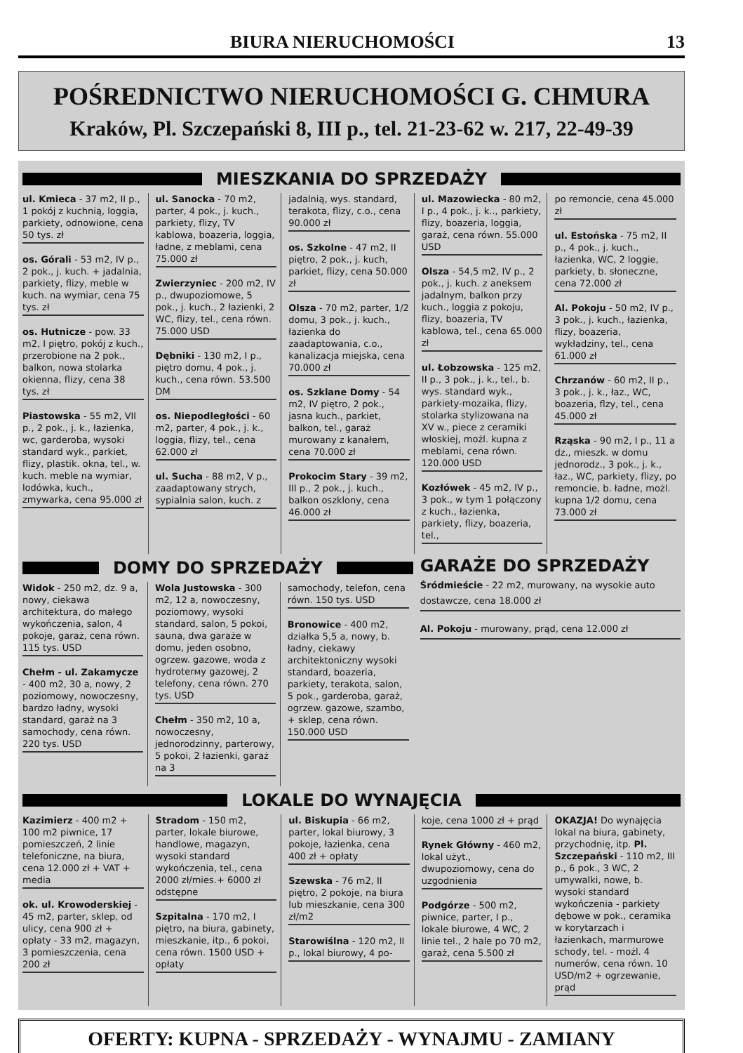BIURA NIERUCHOMOŚCI 13
POŚREDNICTWO NIERUCHOMOŚCI G. CHMURA
Kraków, Pl. Szczepański 8, III p., tel. 21-23-62 w. 217, 22-49-39
MIESZKANIA DO SPRZEDAŻY
ul. Kmieca - 37 m2, II p., 1 pokój z kuchnią, loggia, parkiety, odnowione, cena 50 tys. zł
os. Górali - 53 m2, IV p., 2 pok., j. kuch. + jadalnia, parkiety, flizy, meble w kuch. na wymiar, cena 75 tys. zł
os. Hutnicze - pow. 33 m2, I piętro, pokój z kuch., przerobione na 2 pok., balkon, nowa stolarka okienna, flizy, cena 38 tys. zł
Piastowska - 55 m2, VII p., 2 pok., j. k., łazienka, wc, garderoba, wysoki standard wyk., parkiet, flizy, plastik. okna, tel., w. kuch. meble na wymiar, lodówka, kuch., zmywarka, cena 95.000 zł
ul. Sanocka - 70 m2, parter, 4 pok., j. kuch., parkiety, flizy, TV kablowa, boazeria, loggia, ładne, z meblami, cena 75.000 zł
Zwierzyniec - 200 m2, IV p., dwupoziomowe, 5 pok., j. kuch., 2 łazienki, 2 WC, flizy, tel., cena równ. 75.000 USD
Dębniki - 130 m2, I p., piętro domu, 4 pok., j. kuch., cena równ. 53.500 DM
os. Niepodległości - 60 m2, parter, 4 pok., j. k., loggia, flizy, tel., cena 62.000 zł
ul. Sucha - 88 m2, V p., zaadaptowany strych, sypialnia salon, kuch. z
jadalnią, wys. standard, terakota, flizy, c.o., cena 90.000 zł
os. Szkolne - 47 m2, II piętro, 2 pok., j. kuch, parkiet, flizy, cena 50.000 zł
Olsza - 70 m2, parter, 1/2 domu, 3 pok., j. kuch., łazienka do zaadaptowania, c.o., kanalizacja miejska, cena 70.000 zł
os. Szklane Domy - 54 m2, IV piętro, 2 pok., jasna kuch., parkiet, balkon, tel., garaż murowany z kanałem, cena 70.000 zł
Prokocim Stary - 39 m2, III p., 2 pok., j. kuch., balkon oszklony, cena 46.000 zł
ul. Mazowiecka - 80 m2, I p., 4 pok., j. k.., parkiety, flizy, boazeria, loggia, garaż, cena równ. 55.000 USD
Olsza - 54,5 m2, IV p., 2 pok., j. kuch. z aneksem jadalnym, balkon przy kuch., loggia z pokoju, flizy, boazeria, TV kablowa, tel., cena 65.000 zł
ul. Łobzowska - 125 m2, II p., 3 pok., j. k., tel., b. wys. standard wyk., parkiety-mozaika, flizy, stolarka stylizowana na XV w., piece z ceramiki włoskiej, możl. kupna z meblami, cena równ. 120.000 USD
Kozłówek - 45 m2, IV p., 3 pok., w tym 1 połączony z kuch., łazienka, parkiety, flizy, boazeria, tel.,
po remoncie, cena 45.000 zł
ul. Estońska - 75 m2, II p., 4 pok., j. kuch., łazienka, WC, 2 loggie, parkiety, b. słoneczne, cena 72.000 zł
Al. Pokoju - 50 m2, IV p., 3 pok., j. kuch., łazienka, flizy, boazeria, wykładziny, tel., cena 61.000 zł
Chrzanów - 60 m2, II p., 3 pok., j. k., łaz., WC, boazeria, flzy, tel., cena 45.000 zł
Rząska - 90 m2, I p., 11 a dz., mieszk. w domu jednorodz., 3 pok., j. k., łaz., WC, parkiety, flizy, po remoncie, b. ładne, możl. kupna 1/2 domu, cena 73.000 zł
DOMY DO SPRZEDAŻY
Widok - 250 m2, dz. 9 a, nowy, ciekawa architektura, do małego wykończenia, salon, 4 pokoje, garaż, cena równ. 115 tys. USD
Chełm - ul. Zakamycze - 400 m2, 30 a, nowy, 2 poziomowy, nowoczesny, bardzo ładny, wysoki standard, garaż na 3 samochody, cena równ. 220 tys. USD
Wola Justowska - 300 m2, 12 a, nowoczesny, poziomowy, wysoki standard, salon, 5 pokoi, sauna, dwa garaże w domu, jeden osobno, ogrzew. gazowe, woda z hydroterмy gazowej, 2 telefony, cena równ. 270 tys. USD
Chełm - 350 m2, 10 a, nowoczesny, jednorodzinny, parterowy, 5 pokoi, 2 łazienki, garaż na 3
samochody, telefon, cena równ. 150 tys. USD
Bronowice - 400 m2, działka 5,5 a, nowy, b. ładny, ciekawy architektoniczny wysoki standard, boazeria, parkiety, terakota, salon, 5 pok., garderoba, garaż, ogrzew. gazowe, szambo, + sklep, cena równ. 150.000 USD
GARAŻE DO SPRZEDAŻY
Śródmieście - 22 m2, murowany, na wysokie auto dostawcze, cena 18.000 zł
Al. Pokoju - murowany, prąd, cena 12.000 zł
LOKALE DO WYNAJĘCIA
Kazimierz - 400 m2 + 100 m2 piwnice, 17 pomieszczeń, 2 linie telefoniczne, na biura, cena 12.000 zł + VAT + media
ok. ul. Krowoderskiej - 45 m2, parter, sklep, od ulicy, cena 900 zł + opłaty - 33 m2, magazyn, 3 pomieszczenia, cena 200 zł
Stradom - 150 m2, parter, lokale biurowe, handlowe, magazyn, wysoki standard wykończenia, tel., cena 2000 zł/mies.+ 6000 zł odstępne
Szpitalna - 170 m2, I piętro, na biura, gabinety, mieszkanie, itp., 6 pokoi, cena równ. 1500 USD + opłaty
ul. Biskupia - 66 m2, parter, lokal biurowy, 3 pokoje, łazienka, cena 400 zł + opłaty
Szewska - 76 m2, II piętro, 2 pokoje, na biura lub mieszkanie, cena 300 zł/m2
Starowiślna - 120 m2, II p., lokal biurowy, 4 po-
koje, cena 1000 zł + prąd
Rynek Główny - 460 m2, lokal użyt., dwupoziomowy, cena do uzgodnienia
Podgórze - 500 m2, piwnice, parter, I p., lokale biurowe, 4 WC, 2 linie tel., 2 hale po 70 m2, garaż, cena 5.500 zł
OKAZJA! Do wynajęcia lokal na biura, gabinety, przychodnię, itp. Pl. Szczepański - 110 m2, III p., 6 pok., 3 WC, 2 umywalki, nowe, b. wysoki standard wykończenia - parkiety dębowe w pok., ceramika w korytarzach i łazienkach, marmurowe schody, tel. - możl. 4 numerów, cena równ. 10 USD/m2 + ogrzewanie, prąd
OFERTY: KUPNA - SPRZEDAŻY - WYNAJMU - ZAMIANY